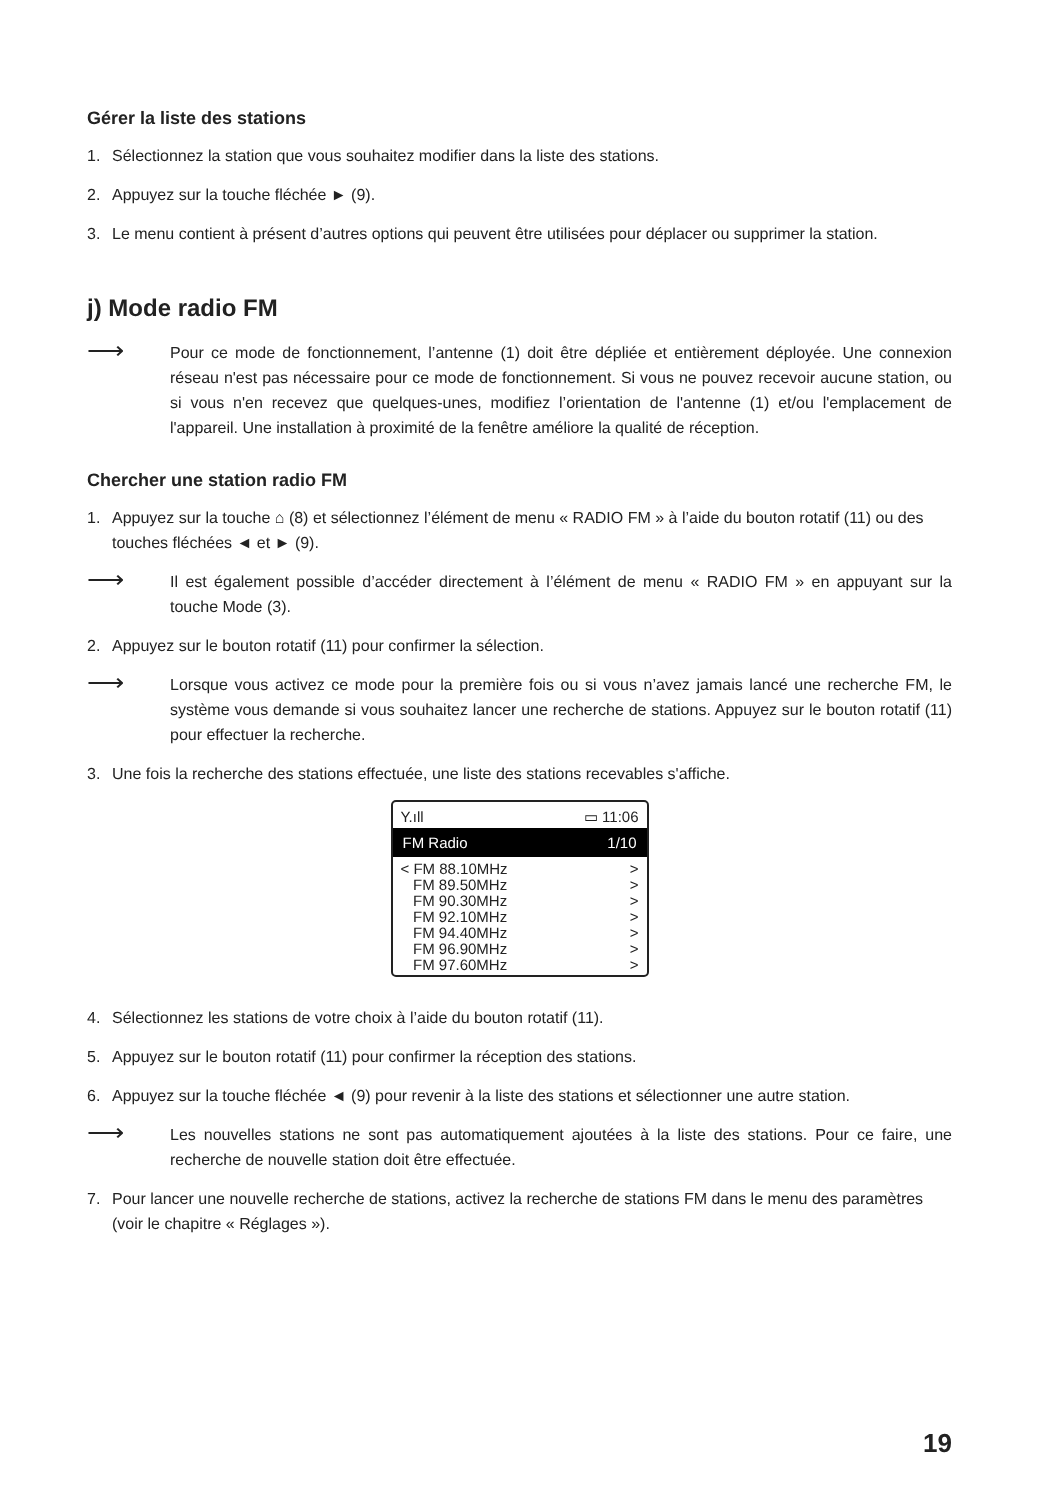Gérer la liste des stations
1. Sélectionnez la station que vous souhaitez modifier dans la liste des stations.
2. Appuyez sur la touche fléchée ► (9).
3. Le menu contient à présent d’autres options qui peuvent être utilisées pour déplacer ou supprimer la station.
j) Mode radio FM
⟶ Pour ce mode de fonctionnement, l’antenne (1) doit être dépliée et entièrement déployée. Une connexion réseau n'est pas nécessaire pour ce mode de fonctionnement. Si vous ne pouvez recevoir aucune station, ou si vous n'en recevez que quelques-unes, modifiez l’orientation de l'antenne (1) et/ou l'emplacement de l'appareil. Une installation à proximité de la fenêtre améliore la qualité de réception.
Chercher une station radio FM
1. Appuyez sur la touche ⌂ (8) et sélectionnez l’élément de menu « RADIO FM » à l’aide du bouton rotatif (11) ou des touches fléchées ◄ et ► (9).
⟶ Il est également possible d’accéder directement à l’élément de menu « RADIO FM » en appuyant sur la touche Mode (3).
2. Appuyez sur le bouton rotatif (11) pour confirmer la sélection.
⟶ Lorsque vous activez ce mode pour la première fois ou si vous n’avez jamais lancé une recherche FM, le système vous demande si vous souhaitez lancer une recherche de stations. Appuyez sur le bouton rotatif (11) pour effectuer la recherche.
3. Une fois la recherche des stations effectuée, une liste des stations recevables s'affiche.
Y.ıll ▭ 11:06
FM Radio 1/10
< FM 88.10MHz >
FM 89.50MHz >
FM 90.30MHz >
FM 92.10MHz >
FM 94.40MHz >
FM 96.90MHz >
FM 97.60MHz >
4. Sélectionnez les stations de votre choix à l’aide du bouton rotatif (11).
5. Appuyez sur le bouton rotatif (11) pour confirmer la réception des stations.
6. Appuyez sur la touche fléchée ◄ (9) pour revenir à la liste des stations et sélectionner une autre station.
⟶ Les nouvelles stations ne sont pas automatiquement ajoutées à la liste des stations. Pour ce faire, une recherche de nouvelle station doit être effectuée.
7. Pour lancer une nouvelle recherche de stations, activez la recherche de stations FM dans le menu des paramètres (voir le chapitre « Réglages »).
19